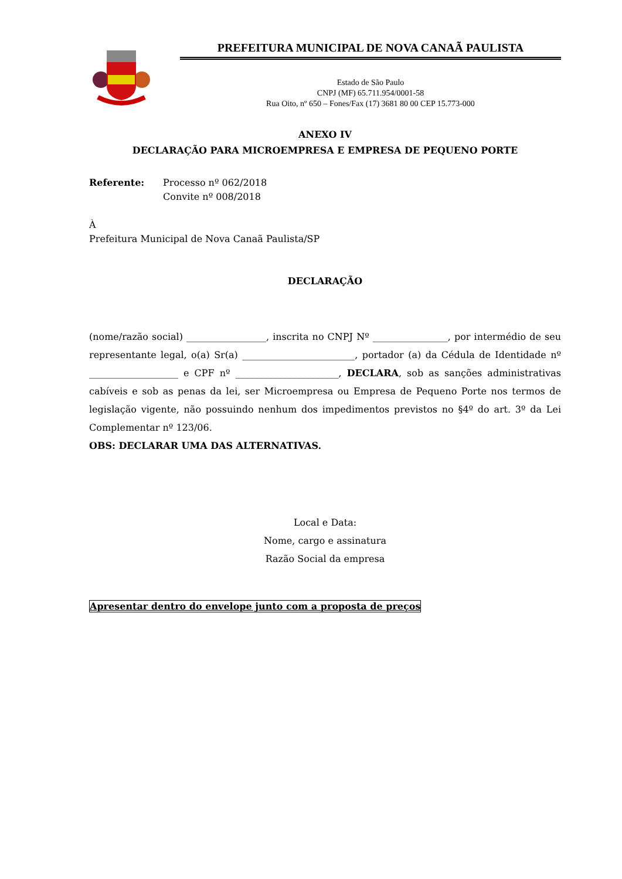PREFEITURA MUNICIPAL DE NOVA CANAÃ PAULISTA
Estado de São Paulo
CNPJ (MF) 65.711.954/0001-58
Rua Oito, nº 650 – Fones/Fax (17) 3681 80 00 CEP 15.773-000
ANEXO IV
DECLARAÇÃO PARA MICROEMPRESA E EMPRESA DE PEQUENO PORTE
Referente: Processo nº 062/2018
Convite nº 008/2018
À
Prefeitura Municipal de Nova Canaã Paulista/SP
DECLARAÇÃO
(nome/razão social) _________________, inscrita no CNPJ Nº ________________, por intermédio de seu representante legal, o(a) Sr(a) ________________________, portador (a) da Cédula de Identidade nº ___________________ e CPF nº ______________________, DECLARA, sob as sanções administrativas cabíveis e sob as penas da lei, ser Microempresa ou Empresa de Pequeno Porte nos termos de legislação vigente, não possuindo nenhum dos impedimentos previstos no §4º do art. 3º da Lei Complementar nº 123/06.
OBS: DECLARAR UMA DAS ALTERNATIVAS.
Local e Data:
Nome, cargo e assinatura
Razão Social da empresa
Apresentar dentro do envelope junto com a proposta de preços